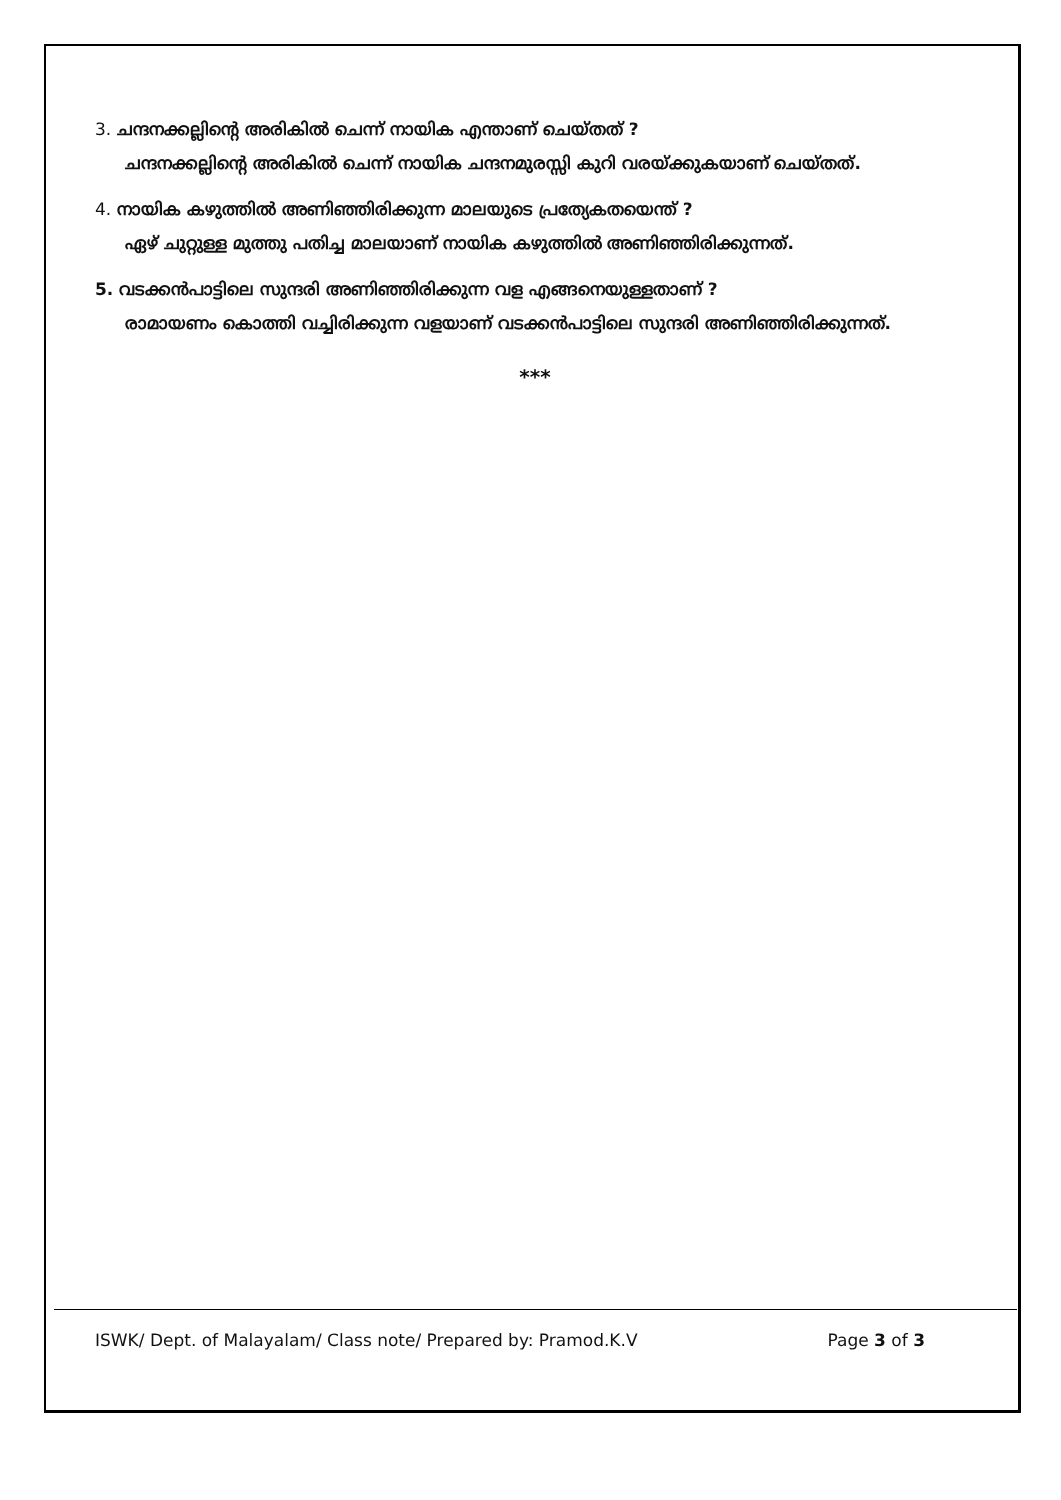3. ചന്ദനക്കല്ലിന്റെ അരികിൽ ചെന്ന് നായിക എന്താണ് ചെയ്തത് ?
ചന്ദനക്കല്ലിന്റെ അരികിൽ ചെന്ന് നായിക ചന്ദനമുരസ്സി കുറി വരയ്ക്കുകയാണ് ചെയ്തത്.
4. നായിക കഴുത്തിൽ അണിഞ്ഞിരിക്കുന്ന മാലയുടെ പ്രത്യേകതയെന്ത് ?
ഏഴ് ചുറ്റുള്ള മുത്തു പതിച്ച മാലയാണ് നായിക കഴുത്തിൽ അണിഞ്ഞിരിക്കുന്നത്.
5. വടക്കൻപാട്ടിലെ സുന്ദരി അണിഞ്ഞിരിക്കുന്ന വള എങ്ങനെയുള്ളതാണ് ?
രാമായണം കൊത്തി വച്ചിരിക്കുന്ന വളയാണ് വടക്കൻപാട്ടിലെ സുന്ദരി അണിഞ്ഞിരിക്കുന്നത്.
***
ISWK/ Dept. of Malayalam/ Class note/ Prepared by: Pramod.K.V Page 3 of 3